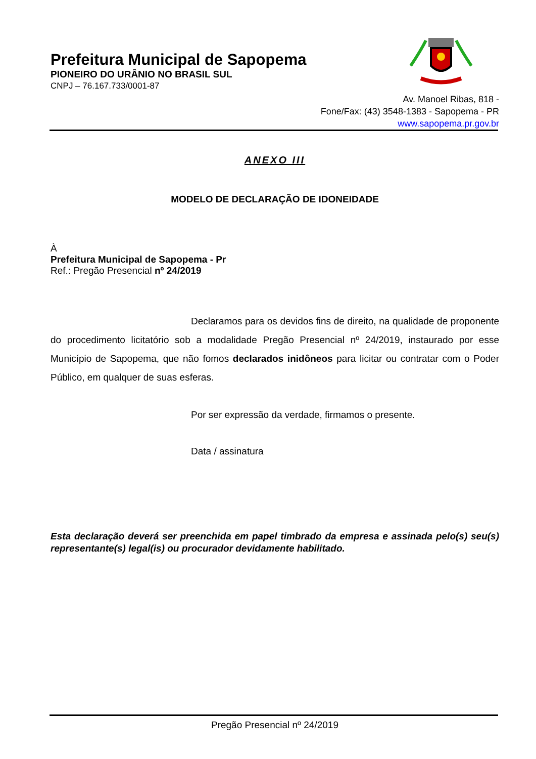Prefeitura Municipal de Sapopema
PIONEIRO DO URÂNIO NO BRASIL SUL
CNPJ – 76.167.733/0001-87
Av. Manoel Ribas, 818 -
Fone/Fax: (43) 3548-1383 - Sapopema - PR
www.sapopema.pr.gov.br
ANEXO III
MODELO DE DECLARAÇÃO DE IDONEIDADE
À
Prefeitura Municipal de Sapopema - Pr
Ref.: Pregão Presencial nº 24/2019
Declaramos para os devidos fins de direito, na qualidade de proponente do procedimento licitatório sob a modalidade Pregão Presencial nº 24/2019, instaurado por esse Município de Sapopema, que não fomos declarados inidôneos para licitar ou contratar com o Poder Público, em qualquer de suas esferas.
Por ser expressão da verdade, firmamos o presente.
Data / assinatura
Esta declaração deverá ser preenchida em papel timbrado da empresa e assinada pelo(s) seu(s) representante(s) legal(is) ou procurador devidamente habilitado.
Pregão Presencial nº 24/2019